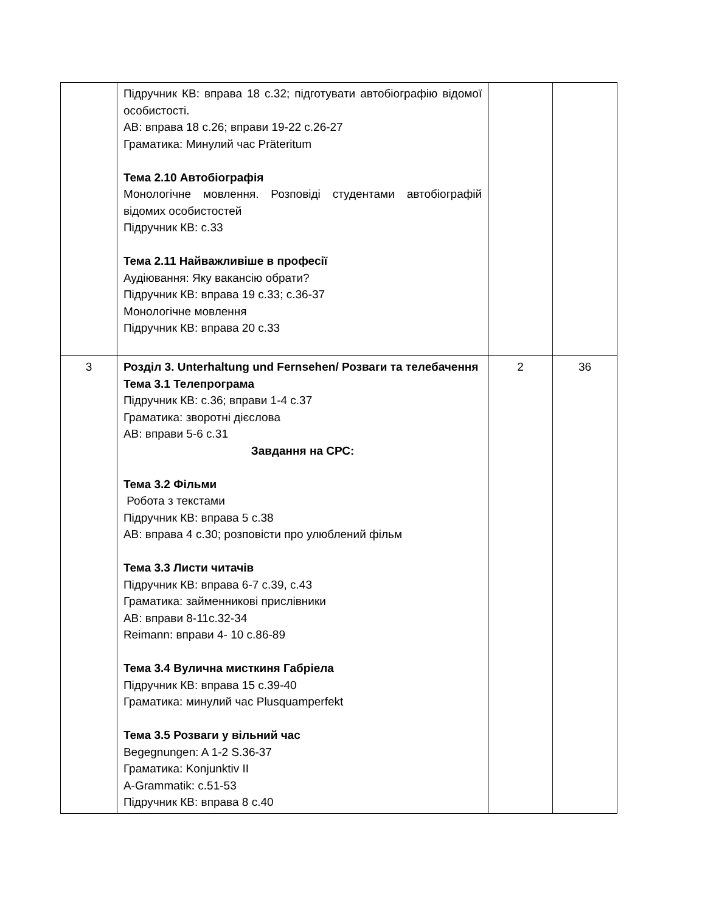| | Підручник КВ: вправа 18 с.32; підготувати автобіографію відомої особистості. АВ: вправа 18 с.26; вправи 19-22 с.26-27 Граматика: Минулий час Präteritum Тема 2.10 Автобіографія Монологічне мовлення. Розповіді студентами автобіографій відомих особистостей Підручник КВ: с.33 Тема 2.11 Найважливіше в професії Аудіювання: Яку вакансію обрати? Підручник КВ: вправа 19 с.33; с.36-37 Монологічне мовлення Підручник КВ: вправа 20 с.33 | | |
| 3 | Розділ 3. Unterhaltung und Fernsehen/ Розваги та телебачення Тема 3.1 Телепрограма Підручник КВ: с.36; вправи 1-4 с.37 Граматика: зворотні дієслова АВ: вправи 5-6 с.31 Завдання на СРС: Тема 3.2 Фільми Робота з текстами Підручник КВ: вправа 5 с.38 АВ: вправа 4 с.30; розповісти про улюблений фільм Тема 3.3 Листи читачів Підручник КВ: вправа 6-7 с.39, с.43 Граматика: займенникові прислівники АВ: вправи 8-11с.32-34 Reimann: вправи 4- 10 с.86-89 Тема 3.4 Вулична мисткиня Габріела Підручник КВ: вправа 15 с.39-40 Граматика: минулий час Plusquamperfekt Тема 3.5 Розваги у вільний час Begegnungen: A 1-2 S.36-37 Граматика: Konjunktiv II A-Grammatik: c.51-53 Підручник КВ: вправа 8 с.40 | 2 | 36 |